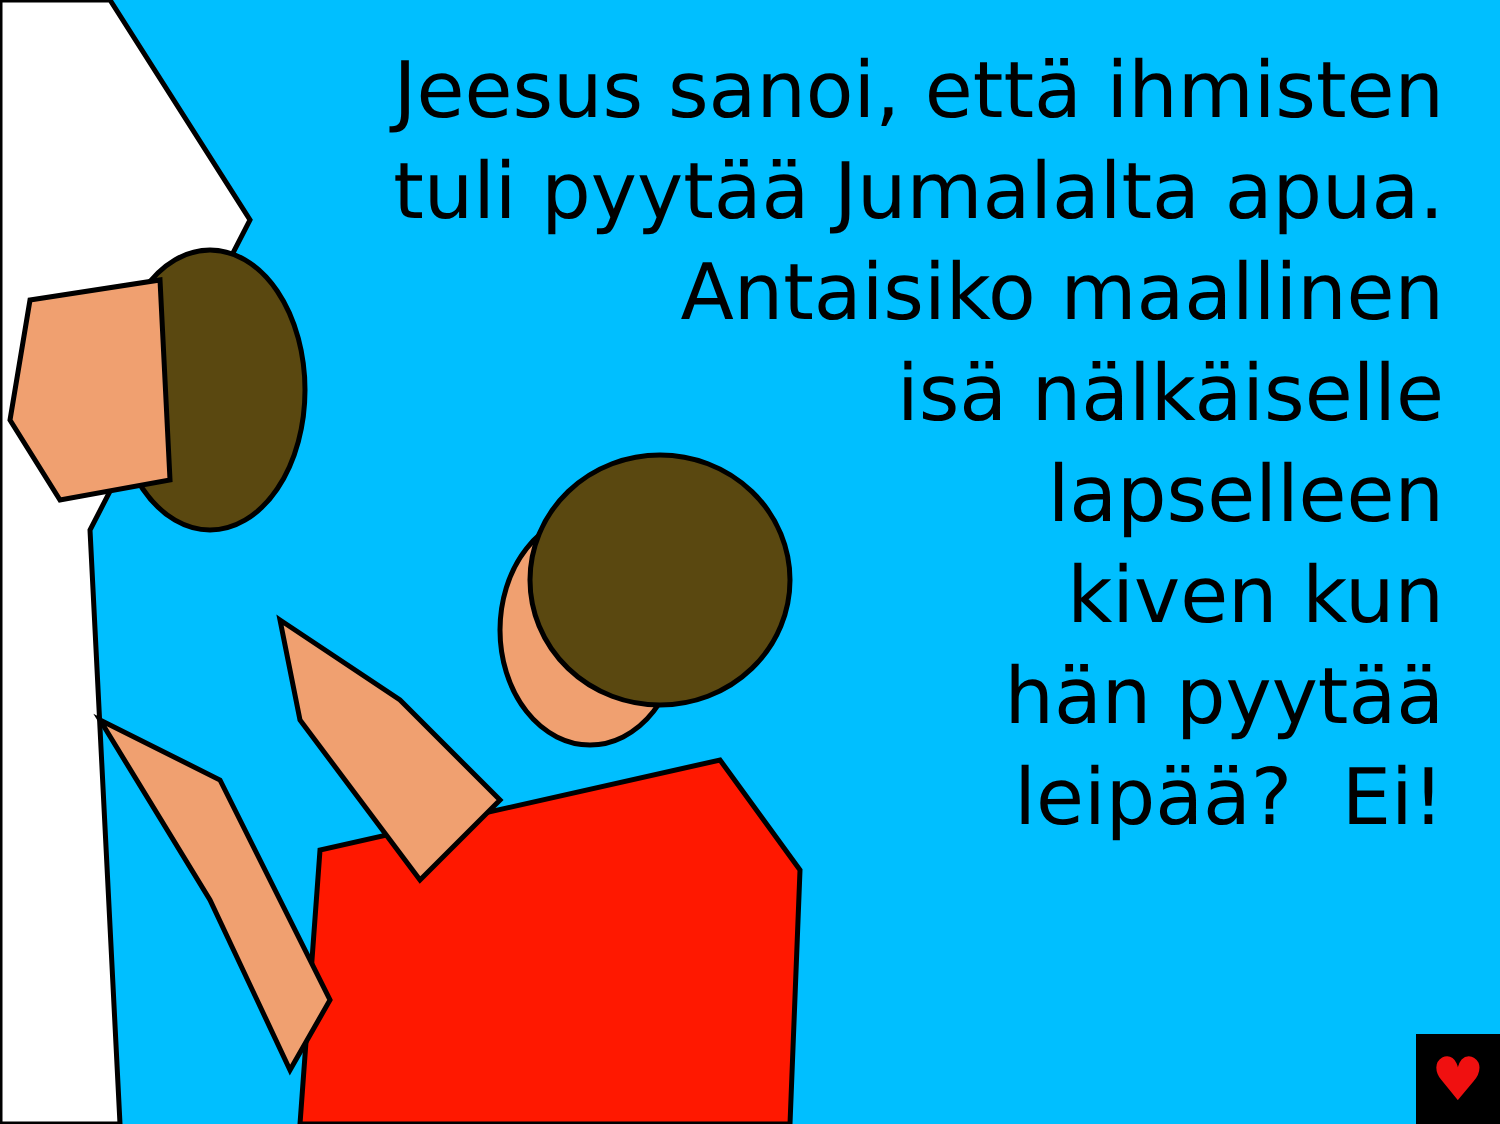Jeesus sanoi, että ihmisten
tuli pyytää Jumalalta apua.
Antaisiko maallinen
isä nälkäiselle
lapselleen
kiven kun
hän pyytää
leipää? Ei!
♥